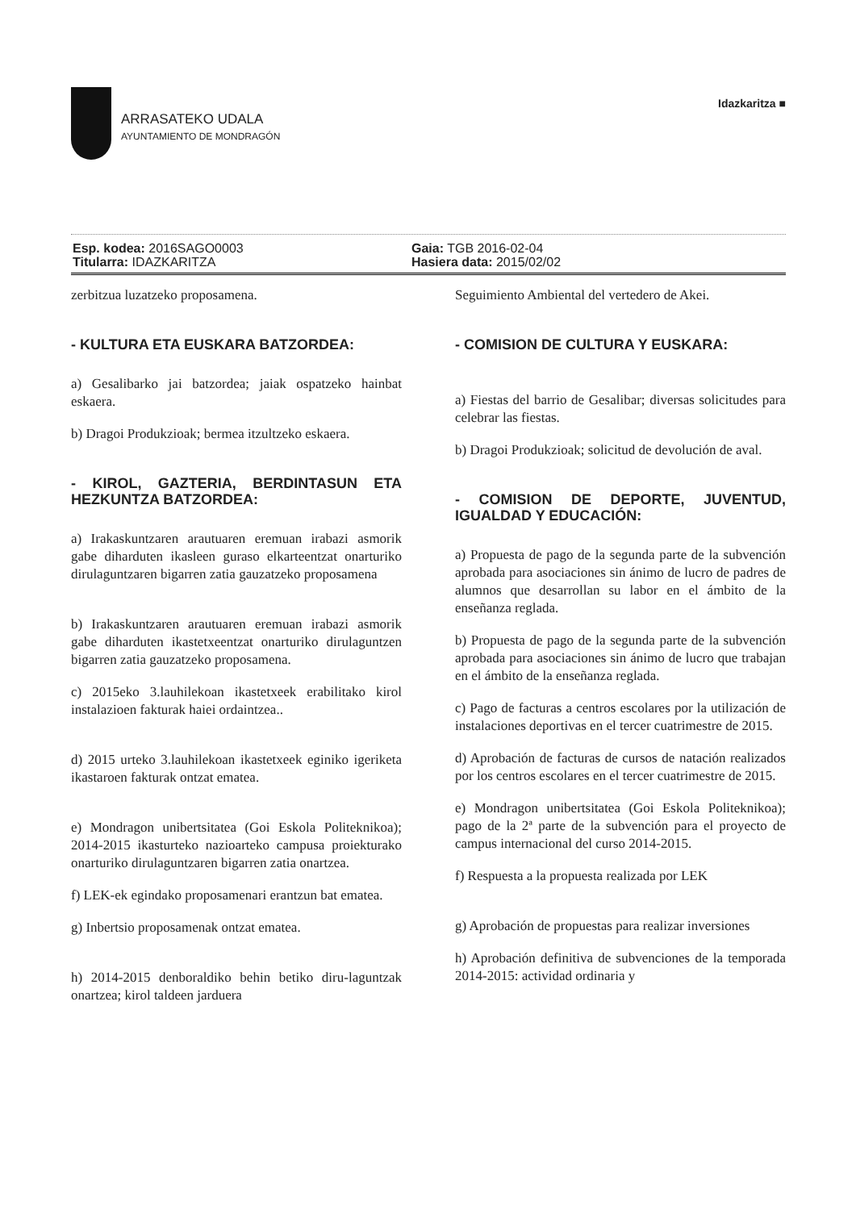ARRASATEKO UDALA
AYUNTAMIENTO DE MONDRAGÓN
Idazkaritza ■
Esp. kodea: 2016SAGO0003
Titularra: IDAZKARITZA
Gaia: TGB 2016-02-04
Hasiera data: 2015/02/02
zerbitzua luzatzeko proposamena.
- KULTURA ETA EUSKARA BATZORDEA:
a) Gesalibarko jai batzordea; jaiak ospatzeko hainbat eskaera.
b) Dragoi Produkzioak; bermea itzultzeko eskaera.
- KIROL, GAZTERIA, BERDINTASUN ETA HEZKUNTZA BATZORDEA:
a) Irakaskuntzaren arautuaren eremuan irabazi asmorik gabe diharduten ikasleen guraso elkarteentzat onarturiko dirulaguntzaren bigarren zatia gauzatzeko proposamena
b) Irakaskuntzaren arautuaren eremuan irabazi asmorik gabe diharduten ikastetxeentzat onarturiko dirulaguntzen bigarren zatia gauzatzeko proposamena.
c) 2015eko 3.lauhilekoan ikastetxeek erabilitako kirol instalazioen fakturak haiei ordaintzea..
d) 2015 urteko 3.lauhilekoan ikastetxeek eginiko igeriketa ikastaroen fakturak ontzat ematea.
e) Mondragon unibertsitatea (Goi Eskola Politeknikoa); 2014-2015 ikasturteko nazioarteko campusa proiekturako onarturiko dirulaguntzaren bigarren zatia onartzea.
f) LEK-ek egindako proposamenari erantzun bat ematea.
g) Inbertsio proposamenak ontzat ematea.
h) 2014-2015 denboraldiko behin betiko diru-laguntzak onartzea; kirol taldeen jarduera
Seguimiento Ambiental del vertedero de Akei.
- COMISION DE CULTURA Y EUSKARA:
a) Fiestas del barrio de Gesalibar; diversas solicitudes para celebrar las fiestas.
b) Dragoi Produkzioak; solicitud de devolución de aval.
- COMISION DE DEPORTE, JUVENTUD, IGUALDAD Y EDUCACIÓN:
a) Propuesta de pago de la segunda parte de la subvención aprobada para asociaciones sin ánimo de lucro de padres de alumnos que desarrollan su labor en el ámbito de la enseñanza reglada.
b) Propuesta de pago de la segunda parte de la subvención aprobada para asociaciones sin ánimo de lucro que trabajan en el ámbito de la enseñanza reglada.
c) Pago de facturas a centros escolares por la utilización de instalaciones deportivas en el tercer cuatrimestre de 2015.
d) Aprobación de facturas de cursos de natación realizados por los centros escolares en el tercer cuatrimestre de 2015.
e) Mondragon unibertsitatea (Goi Eskola Politeknikoa); pago de la 2ª parte de la subvención para el proyecto de campus internacional del curso 2014-2015.
f) Respuesta a la propuesta realizada por LEK
g) Aprobación de propuestas para realizar inversiones
h) Aprobación definitiva de subvenciones de la temporada 2014-2015: actividad ordinaria y